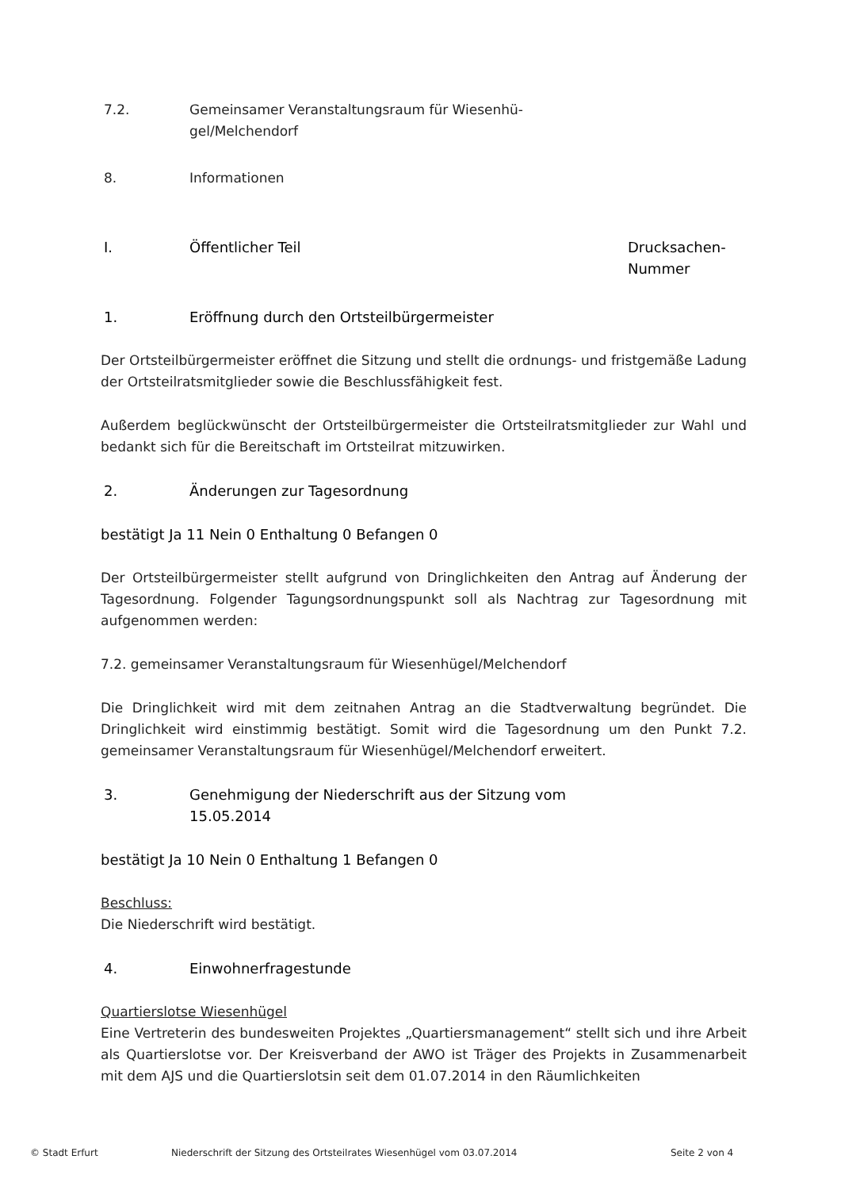7.2. Gemeinsamer Veranstaltungsraum für Wiesenhü-
gel/Melchendorf
8. Informationen
I. Öffentlicher Teil Drucksachen-
Nummer
1. Eröffnung durch den Ortsteilbürgermeister
Der Ortsteilbürgermeister eröffnet die Sitzung und stellt die ordnungs- und fristgemäße Ladung der Ortsteilratsmitglieder sowie die Beschlussfähigkeit fest.
Außerdem beglückwünscht der Ortsteilbürgermeister die Ortsteilratsmitglieder zur Wahl und bedankt sich für die Bereitschaft im Ortsteilrat mitzuwirken.
2. Änderungen zur Tagesordnung
bestätigt Ja 11 Nein 0 Enthaltung 0 Befangen 0
Der Ortsteilbürgermeister stellt aufgrund von Dringlichkeiten den Antrag auf Änderung der Tagesordnung. Folgender Tagungsordnungspunkt soll als Nachtrag zur Tagesordnung mit aufgenommen werden:
7.2. gemeinsamer Veranstaltungsraum für Wiesenhügel/Melchendorf
Die Dringlichkeit wird mit dem zeitnahen Antrag an die Stadtverwaltung begründet. Die Dringlichkeit wird einstimmig bestätigt. Somit wird die Tagesordnung um den Punkt 7.2. gemeinsamer Veranstaltungsraum für Wiesenhügel/Melchendorf erweitert.
3. Genehmigung der Niederschrift aus der Sitzung vom
15.05.2014
bestätigt Ja 10 Nein 0 Enthaltung 1 Befangen 0
Beschluss:
Die Niederschrift wird bestätigt.
4. Einwohnerfragestunde
Quartierslotse Wiesenhügel
Eine Vertreterin des bundesweiten Projektes „Quartiersmanagement“ stellt sich und ihre Arbeit als Quartierslotse vor. Der Kreisverband der AWO ist Träger des Projekts in Zusammenarbeit mit dem AJS und die Quartierslotsin seit dem 01.07.2014 in den Räumlichkeiten
© Stadt Erfurt Niederschrift der Sitzung des Ortsteilrates Wiesenhügel vom 03.07.2014 Seite 2 von 4